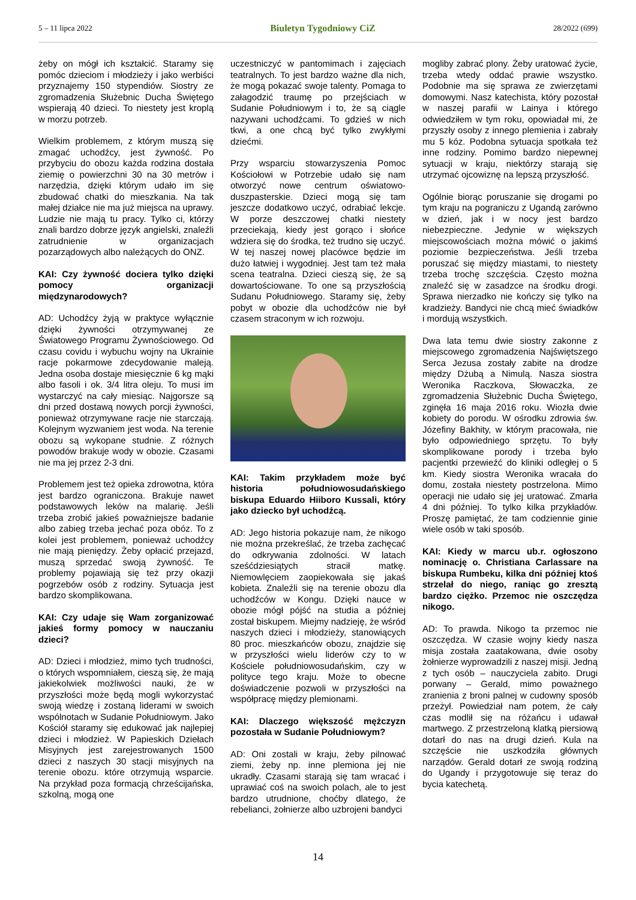5 – 11 lipca 2022 Biuletyn Tygodniowy CiZ 28/2022 (699)
żeby on mógł ich kształcić. Staramy się pomóc dzieciom i młodzieży i jako werbiści przyznajemy 150 stypendiów. Siostry ze zgromadzenia Służebnic Ducha Świętego wspierają 40 dzieci. To niestety jest kroplą w morzu potrzeb.
Wielkim problemem, z którym muszą się zmagać uchodźcy, jest żywność. Po przybyciu do obozu każda rodzina dostała ziemię o powierzchni 30 na 30 metrów i narzędzia, dzięki którym udało im się zbudować chatki do mieszkania. Na tak małej działce nie ma już miejsca na uprawy. Ludzie nie mają tu pracy. Tylko ci, którzy znali bardzo dobrze język angielski, znaleźli zatrudnienie w organizacjach pozarządowych albo należących do ONZ.
KAI: Czy żywność dociera tylko dzięki pomocy organizacji międzynarodowych?
AD: Uchodźcy żyją w praktyce wyłącznie dzięki żywności otrzymywanej ze Światowego Programu Żywnościowego. Od czasu covidu i wybuchu wojny na Ukrainie racje pokarmowe zdecydowanie maleją. Jedna osoba dostaje miesięcznie 6 kg mąki albo fasoli i ok. 3/4 litra oleju. To musi im wystarczyć na cały miesiąc. Najgorsze są dni przed dostawą nowych porcji żywności, ponieważ otrzymywane racje nie starczają. Kolejnym wyzwaniem jest woda. Na terenie obozu są wykopane studnie. Z różnych powodów brakuje wody w obozie. Czasami nie ma jej przez 2-3 dni.
Problemem jest też opieka zdrowotna, która jest bardzo ograniczona. Brakuje nawet podstawowych leków na malarię. Jeśli trzeba zrobić jakieś poważniejsze badanie albo zabieg trzeba jechać poza obóz. To z kolei jest problemem, ponieważ uchodźcy nie mają pieniędzy. Żeby opłacić przejazd, muszą sprzedać swoją żywność. Te problemy pojawiają się też przy okazji pogrzebów osób z rodziny. Sytuacja jest bardzo skomplikowana.
KAI: Czy udaje się Wam zorganizować jakieś formy pomocy w nauczaniu dzieci?
AD: Dzieci i młodzież, mimo tych trudności, o których wspomniałem, cieszą się, że mają jakiekolwiek możliwości nauki, że w przyszłości może będą mogli wykorzystać swoją wiedzę i zostaną liderami w swoich wspólnotach w Sudanie Południowym. Jako Kościół staramy się edukować jak najlepiej dzieci i młodzież. W Papieskich Dziełach Misyjnych jest zarejestrowanych 1500 dzieci z naszych 30 stacji misyjnych na terenie obozu. które otrzymują wsparcie. Na przykład poza formacją chrześcijańska, szkolną, mogą one
uczestniczyć w pantomimach i zajęciach teatralnych. To jest bardzo ważne dla nich, że mogą pokazać swoje talenty. Pomaga to załagodzić traumę po przejściach w Sudanie Południowym i to, że są ciągle nazywani uchodźcami. To gdzieś w nich tkwi, a one chcą być tylko zwykłymi dziećmi.
Przy wsparciu stowarzyszenia Pomoc Kościołowi w Potrzebie udało się nam otworzyć nowe centrum oświatowo-duszpasterskie. Dzieci mogą się tam jeszcze dodatkowo uczyć, odrabiać lekcje. W porze deszczowej chatki niestety przeciekają, kiedy jest gorąco i słońce wdziera się do środka, też trudno się uczyć. W tej naszej nowej placówce będzie im dużo łatwiej i wygodniej. Jest tam też mała scena teatralna. Dzieci cieszą się, że są dowartościowane. To one są przyszłością Sudanu Południowego. Staramy się, żeby pobyt w obozie dla uchodźców nie był czasem straconym w ich rozwoju.
KAI: Takim przykładem może być historia południowosudańskiego biskupa Eduardo Hiiboro Kussali, który jako dziecko był uchodźcą.
AD: Jego historia pokazuje nam, że nikogo nie można przekreślać, że trzeba zachęcać do odkrywania zdolności. W latach sześćdziesiątych stracił matkę. Niemowlęciem zaopiekowała się jakaś kobieta. Znaleźli się na terenie obozu dla uchodźców w Kongu. Dzięki nauce w obozie mógł pójść na studia a później został biskupem. Miejmy nadzieję, że wśród naszych dzieci i młodzieży, stanowiących 80 proc. mieszkańców obozu, znajdzie się w przyszłości wielu liderów czy to w Kościele południowosudańskim, czy w polityce tego kraju. Może to obecne doświadczenie pozwoli w przyszłości na współpracę między plemionami.
KAI: Dlaczego większość mężczyzn pozostała w Sudanie Południowym?
AD: Oni zostali w kraju, żeby pilnować ziemi, żeby np. inne plemiona jej nie ukradły. Czasami starają się tam wracać i uprawiać coś na swoich polach, ale to jest bardzo utrudnione, choćby dlatego, że rebelianci, żołnierze albo uzbrojeni bandyci
mogliby zabrać plony. Żeby uratować życie, trzeba wtedy oddać prawie wszystko. Podobnie ma się sprawa ze zwierzętami domowymi. Nasz katechista, który pozostał w naszej parafii w Lainya i którego odwiedziłem w tym roku, opowiadał mi, że przyszły osoby z innego plemienia i zabrały mu 5 kóz. Podobna sytuacja spotkała też inne rodziny. Pomimo bardzo niepewnej sytuacji w kraju, niektórzy starają się utrzymać ojcowiznę na lepszą przyszłość.
Ogólnie biorąc poruszanie się drogami po tym kraju na pograniczu z Ugandą zarówno w dzień, jak i w nocy jest bardzo niebezpieczne. Jedynie w większych miejscowościach można mówić o jakimś poziomie bezpieczeństwa. Jeśli trzeba poruszać się między miastami, to niestety trzeba trochę szczęścia. Często można znaleźć się w zasadzce na środku drogi. Sprawa nierzadko nie kończy się tylko na kradzieży. Bandyci nie chcą mieć świadków i mordują wszystkich.
Dwa lata temu dwie siostry zakonne z miejscowego zgromadzenia Najświętszego Serca Jezusa zostały zabite na drodze między Dżubą a Nimulą. Nasza siostra Weronika Raczkova, Słowaczka, ze zgromadzenia Służebnic Ducha Świętego, zginęła 16 maja 2016 roku. Wiozła dwie kobiety do porodu. W ośrodku zdrowia św. Józefiny Bakhity, w którym pracowała, nie było odpowiedniego sprzętu. To były skomplikowane porody i trzeba było pacjentki przewieźć do kliniki odległej o 5 km. Kiedy siostra Weronika wracała do domu, została niestety postrzelona. Mimo operacji nie udało się jej uratować. Zmarła 4 dni później. To tylko kilka przykładów. Proszę pamiętać, że tam codziennie ginie wiele osób w taki sposób.
KAI: Kiedy w marcu ub.r. ogłoszono nominację o. Christiana Carlassare na biskupa Rumbeku, kilka dni później ktoś strzelał do niego, raniąc go zresztą bardzo ciężko. Przemoc nie oszczędza nikogo.
AD: To prawda. Nikogo ta przemoc nie oszczędza. W czasie wojny kiedy nasza misja została zaatakowana, dwie osoby żołnierze wyprowadzili z naszej misji. Jedną z tych osób – nauczyciela zabito. Drugi porwany – Gerald, mimo poważnego zranienia z broni palnej w cudowny sposób przeżył. Powiedział nam potem, że cały czas modlił się na różańcu i udawał martwego. Z przestrzeloną klatką piersiową dotarł do nas na drugi dzień. Kula na szczęście nie uszkodziła głównych narządów. Gerald dotarł ze swoją rodziną do Ugandy i przygotowuje się teraz do bycia katechetą.
14